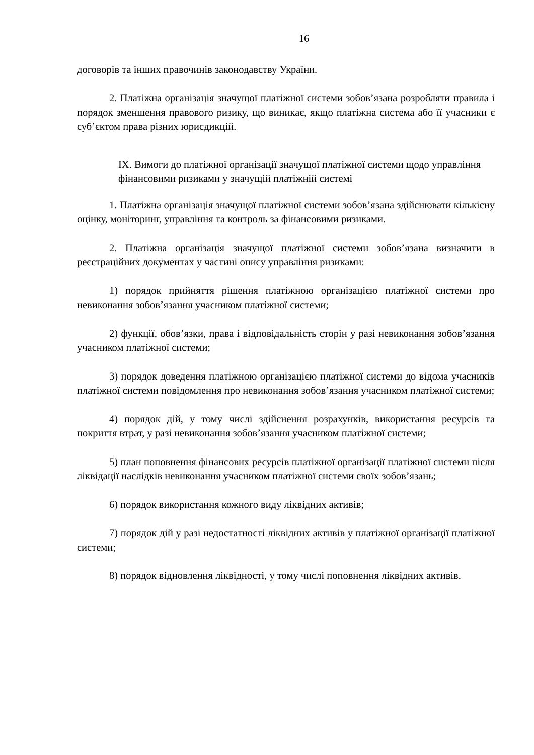16
договорів та інших правочинів законодавству України.
2. Платіжна організація значущої платіжної системи зобов’язана розробляти правила і порядок зменшення правового ризику, що виникає, якщо платіжна система або її учасники є суб’єктом права різних юрисдикцій.
IX. Вимоги до платіжної організації значущої платіжної системи щодо управління фінансовими ризиками у значущій платіжній системі
1. Платіжна організація значущої платіжної системи зобов’язана здійснювати кількісну оцінку, моніторинг, управління та контроль за фінансовими ризиками.
2. Платіжна організація значущої платіжної системи зобов’язана визначити в реєстраційних документах у частині опису управління ризиками:
1) порядок прийняття рішення платіжною організацією платіжної системи про невиконання зобов’язання учасником платіжної системи;
2) функції, обов’язки, права і відповідальність сторін у разі невиконання зобов’язання учасником платіжної системи;
3) порядок доведення платіжною організацією платіжної системи до відома учасників платіжної системи повідомлення про невиконання зобов’язання учасником платіжної системи;
4) порядок дій, у тому числі здійснення розрахунків, використання ресурсів та покриття втрат, у разі невиконання зобов’язання учасником платіжної системи;
5) план поповнення фінансових ресурсів платіжної організації платіжної системи після ліквідації наслідків невиконання учасником платіжної системи своїх зобов’язань;
6) порядок використання кожного виду ліквідних активів;
7) порядок дій у разі недостатності ліквідних активів у платіжної організації платіжної системи;
8) порядок відновлення ліквідності, у тому числі поповнення ліквідних активів.